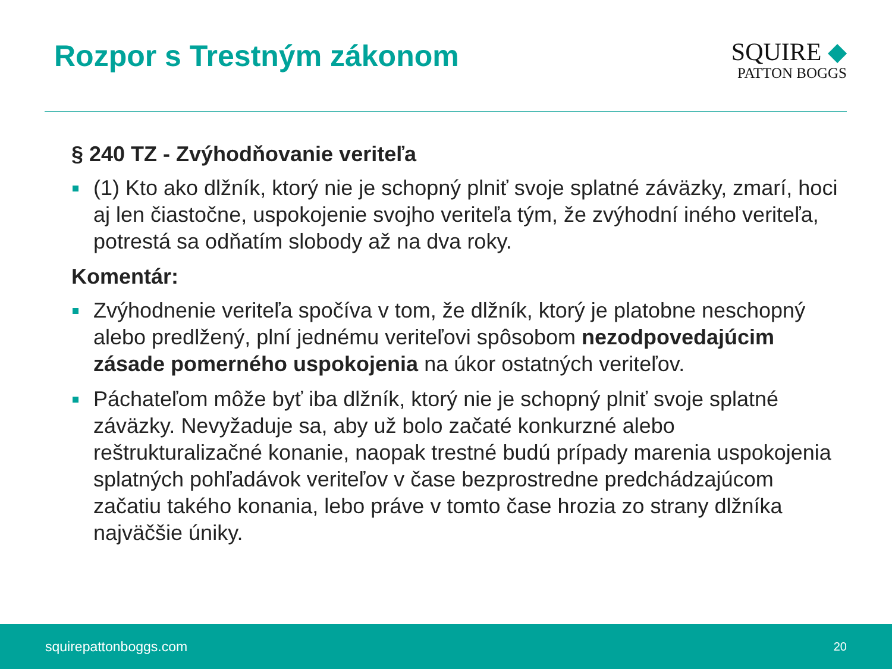Rozpor s Trestným zákonom
SQUIRE ◆
PATTON BOGGS
§ 240 TZ - Zvýhodňovanie veriteľa
(1) Kto ako dlžník, ktorý nie je schopný plniť svoje splatné záväzky, zmarí, hoci aj len čiastočne, uspokojenie svojho veriteľa tým, že zvýhodní iného veriteľa, potrestá sa odňatím slobody až na dva roky.
Komentár:
Zvýhodnenie veriteľa spočíva v tom, že dlžník, ktorý je platobne neschopný alebo predlžený, plní jednému veriteľovi spôsobom nezodpovedajúcim zásade pomerného uspokojenia na úkor ostatných veriteľov.
Páchateľom môže byť iba dlžník, ktorý nie je schopný plniť svoje splatné záväzky. Nevyžaduje sa, aby už bolo začaté konkurzné alebo reštrukturalizačné konanie, naopak trestné budú prípady marenia uspokojenia splatných pohľadávok veriteľov v čase bezprostredne predchádzajúcom začatiu takého konania, lebo práve v tomto čase hrozia zo strany dlžníka najväčšie úniky.
squirepattonboggs.com 20